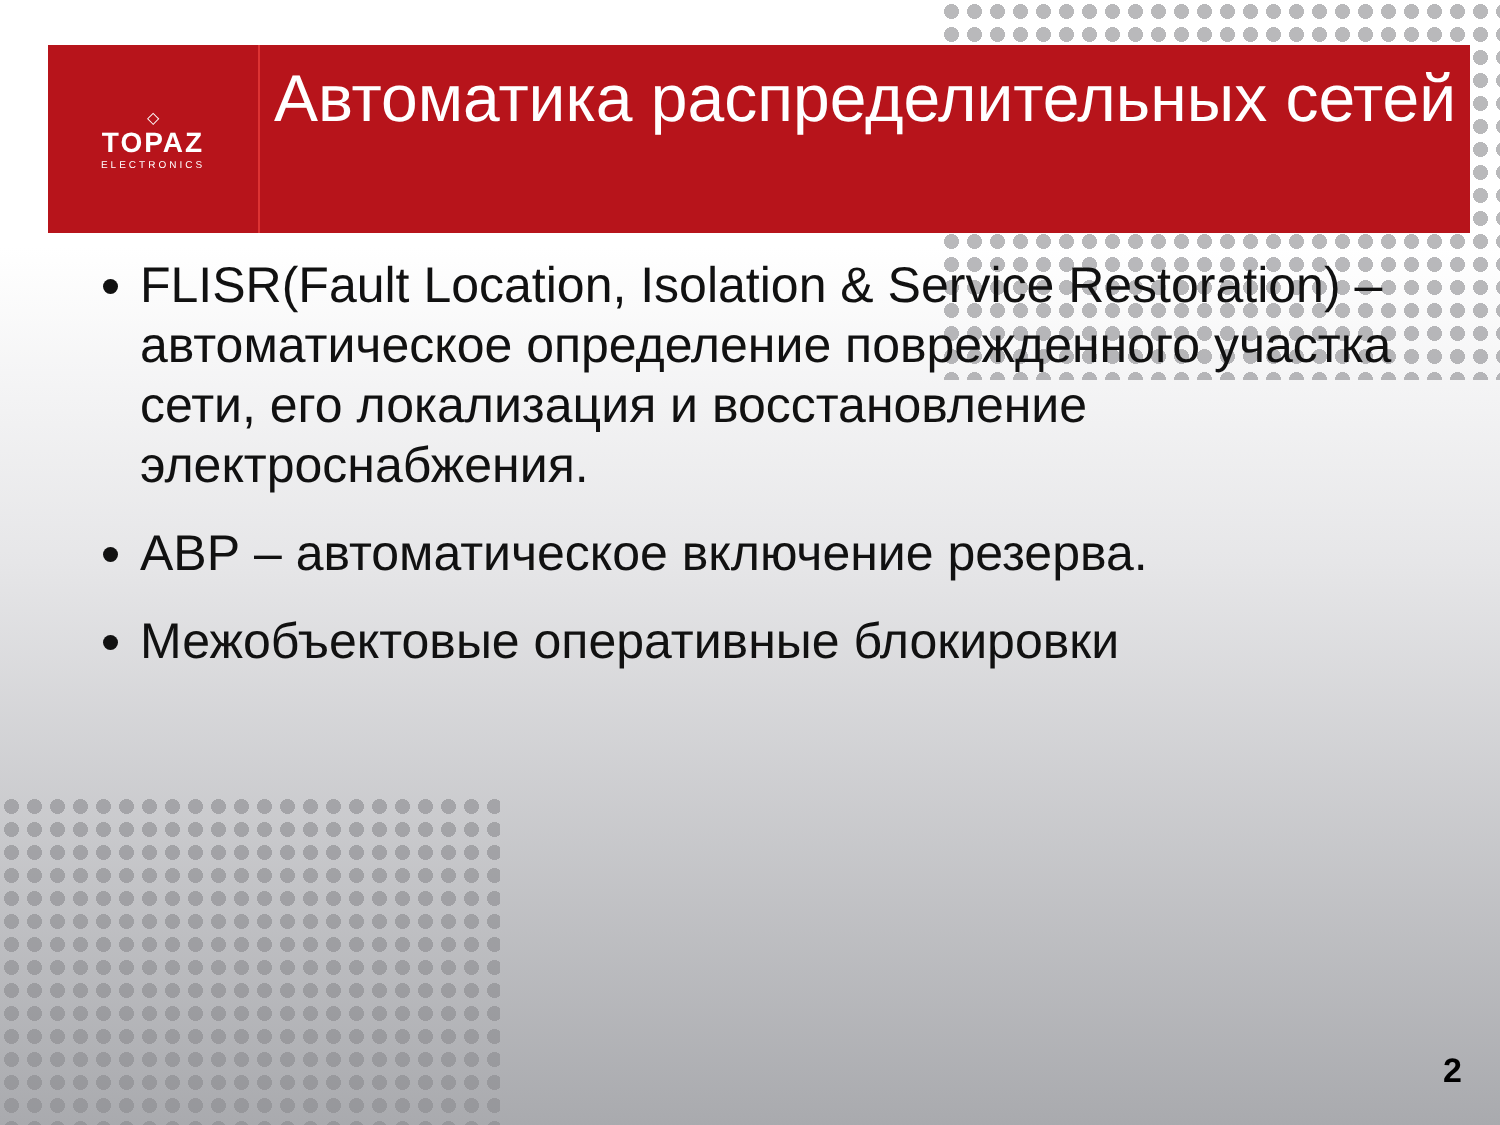◇
TOPAZ
ELECTRONICS
Автоматика распределительных сетей
FLISR(Fault Location, Isolation & Service Restoration) – автоматическое определение поврежденного участка сети, его локализация и восстановление электроснабжения.
АВР – автоматическое включение резерва.
Межобъектовые оперативные блокировки
2